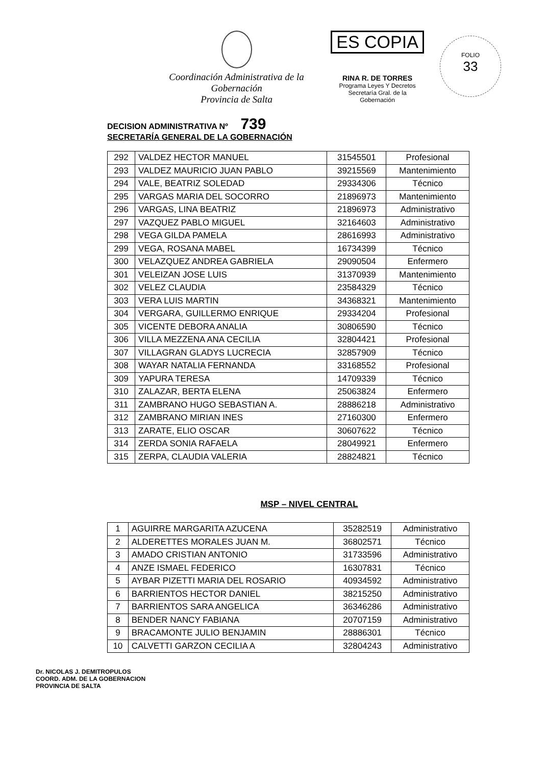Coordinación Administrativa de la Gobernación
Provincia de Salta
ES COPIA
RINA R. DE TORRES
Programa Leyes Y Decretos
Secretaría Gral. de la Gobernación
FOLIO
33
DECISION ADMINISTRATIVA Nº 739
SECRETARÍA GENERAL DE LA GOBERNACIÓN
| 292 | VALDEZ HECTOR MANUEL | 31545501 | Profesional |
| 293 | VALDEZ MAURICIO JUAN PABLO | 39215569 | Mantenimiento |
| 294 | VALE, BEATRIZ SOLEDAD | 29334306 | Técnico |
| 295 | VARGAS MARIA DEL SOCORRO | 21896973 | Mantenimiento |
| 296 | VARGAS, LINA BEATRIZ | 21896973 | Administrativo |
| 297 | VAZQUEZ PABLO MIGUEL | 32164603 | Administrativo |
| 298 | VEGA GILDA PAMELA | 28616993 | Administrativo |
| 299 | VEGA, ROSANA MABEL | 16734399 | Técnico |
| 300 | VELAZQUEZ ANDREA GABRIELA | 29090504 | Enfermero |
| 301 | VELEIZAN JOSE LUIS | 31370939 | Mantenimiento |
| 302 | VELEZ CLAUDIA | 23584329 | Técnico |
| 303 | VERA LUIS MARTIN | 34368321 | Mantenimiento |
| 304 | VERGARA, GUILLERMO ENRIQUE | 29334204 | Profesional |
| 305 | VICENTE DEBORA ANALIA | 30806590 | Técnico |
| 306 | VILLA MEZZENA ANA CECILIA | 32804421 | Profesional |
| 307 | VILLAGRAN GLADYS LUCRECIA | 32857909 | Técnico |
| 308 | WAYAR NATALIA FERNANDA | 33168552 | Profesional |
| 309 | YAPURA TERESA | 14709339 | Técnico |
| 310 | ZALAZAR, BERTA ELENA | 25063824 | Enfermero |
| 311 | ZAMBRANO HUGO SEBASTIAN A. | 28886218 | Administrativo |
| 312 | ZAMBRANO MIRIAN INES | 27160300 | Enfermero |
| 313 | ZARATE, ELIO OSCAR | 30607622 | Técnico |
| 314 | ZERDA SONIA RAFAELA | 28049921 | Enfermero |
| 315 | ZERPA, CLAUDIA VALERIA | 28824821 | Técnico |
MSP – NIVEL CENTRAL
| 1 | AGUIRRE MARGARITA AZUCENA | 35282519 | Administrativo |
| 2 | ALDERETTES MORALES JUAN M. | 36802571 | Técnico |
| 3 | AMADO CRISTIAN ANTONIO | 31733596 | Administrativo |
| 4 | ANZE ISMAEL FEDERICO | 16307831 | Técnico |
| 5 | AYBAR PIZETTI MARIA DEL ROSARIO | 40934592 | Administrativo |
| 6 | BARRIENTOS HECTOR DANIEL | 38215250 | Administrativo |
| 7 | BARRIENTOS SARA ANGELICA | 36346286 | Administrativo |
| 8 | BENDER NANCY FABIANA | 20707159 | Administrativo |
| 9 | BRACAMONTE JULIO BENJAMIN | 28886301 | Técnico |
| 10 | CALVETTI GARZON CECILIA A | 32804243 | Administrativo |
Dr. NICOLAS J. DEMITROPULOS
COORD. ADM. DE LA GOBERNACION
PROVINCIA DE SALTA